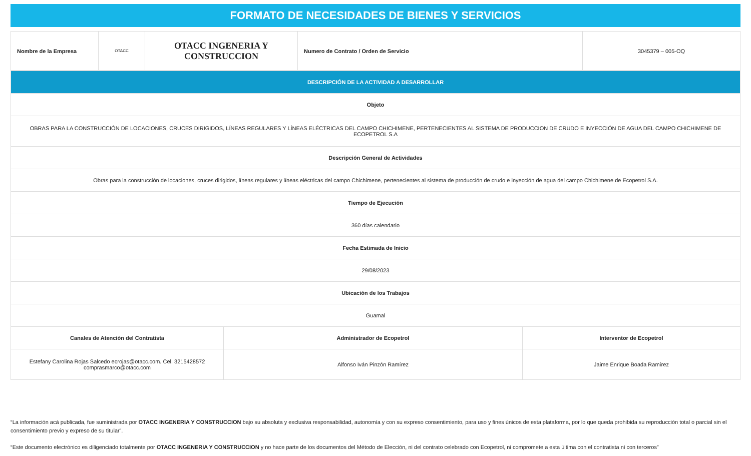FORMATO DE NECESIDADES DE BIENES Y SERVICIOS
| Nombre de la Empresa | OTACC | OTACC INGENERIA Y CONSTRUCCION | Numero de Contrato / Orden de Servicio | 3045379 – 005-OQ |
| DESCRIPCIÓN DE LA ACTIVIDAD A DESARROLLAR | | |
| Objeto | | |
| OBRAS PARA LA CONSTRUCCIÓN DE LOCACIONES, CRUCES DIRIGIDOS, LÍNEAS REGULARES Y LÍNEAS ELÉCTRICAS DEL CAMPO CHICHIMENE, PERTENECIENTES AL SISTEMA DE PRODUCCION DE CRUDO E INYECCIÓN DE AGUA DEL CAMPO CHICHIMENE DE ECOPETROL S.A | | |
| Descripción General de Actividades | | |
| Obras para la construcción de locaciones, cruces dirigidos, líneas regulares y líneas eléctricas del campo Chichimene, pertenecientes al sistema de producción de crudo e inyección de agua del campo Chichimene de Ecopetrol S.A. | | |
| Tiempo de Ejecución | | |
| 360 días calendario | | |
| Fecha Estimada de Inicio | | |
| 29/08/2023 | | |
| Ubicación de los Trabajos | | |
| Guamal | | |
| Canales de Atención del Contratista | Administrador de Ecopetrol | Interventor de Ecopetrol |
| Estefany Carolina Rojas Salcedo ecrojas@otacc.com. Cel. 3215428572 comprasmarco@otacc.com | Alfonso Iván Pinzón Ramírez | Jaime Enrique Boada Ramírez |
“La información acá publicada, fue suministrada por OTACC INGENERIA Y CONSTRUCCION bajo su absoluta y exclusiva responsabilidad, autonomía y con su expreso consentimiento, para uso y fines únicos de esta plataforma, por lo que queda prohibida su reproducción total o parcial sin el consentimiento previo y expreso de su titular”.
“Este documento electrónico es diligenciado totalmente por OTACC INGENERIA Y CONSTRUCCION y no hace parte de los documentos del Método de Elección, ni del contrato celebrado con Ecopetrol, ni compromete a esta última con el contratista ni con terceros”